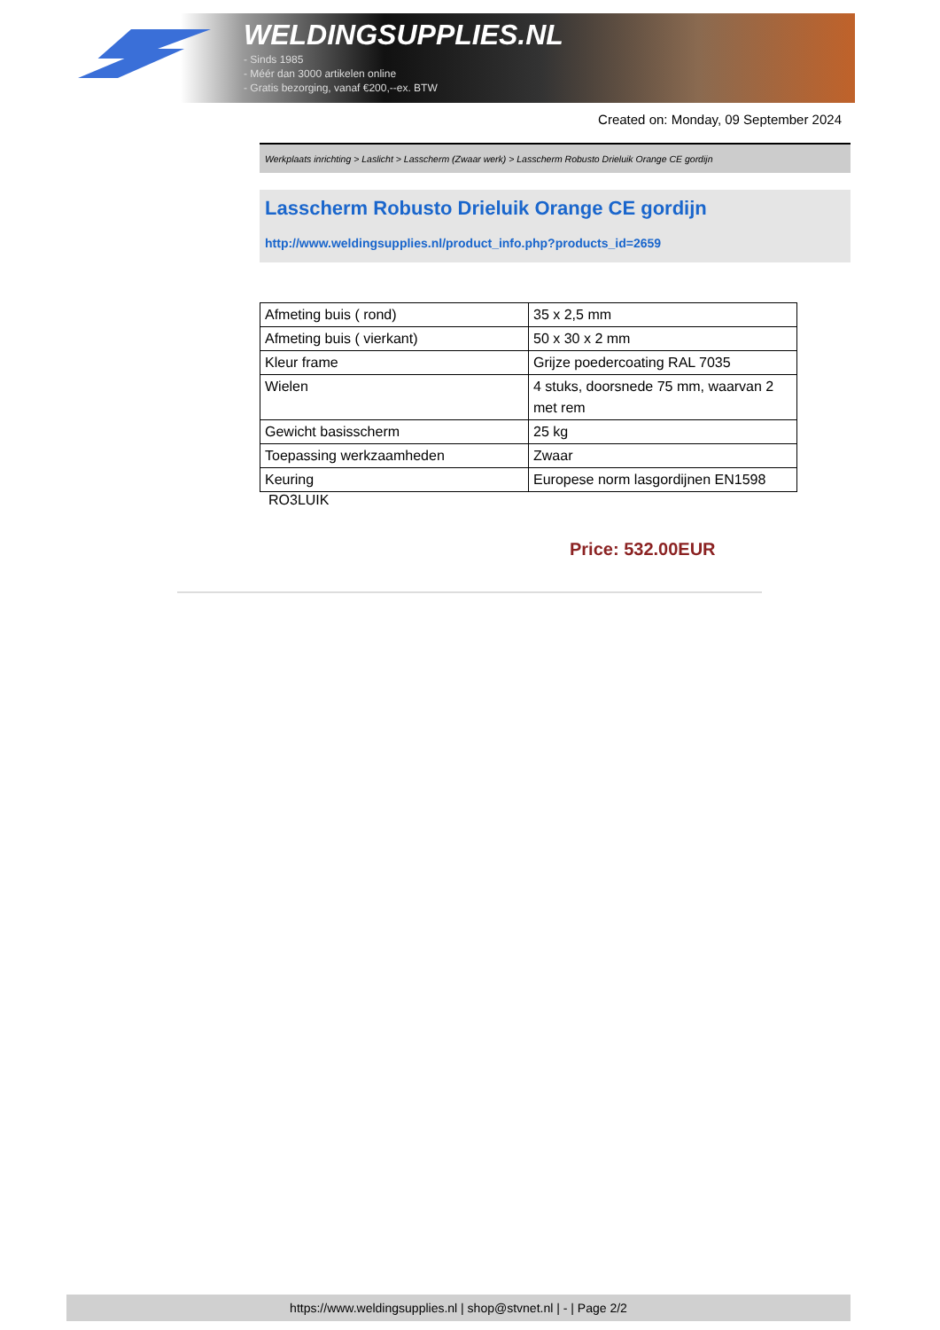WELDINGSUPPLIES.NL
- Sinds 1985
- Méér dan 3000 artikelen online
- Gratis bezorging, vanaf €200,--ex. BTW
Created on: Monday, 09 September 2024
Werkplaats inrichting > Laslicht > Lasscherm (Zwaar werk) > Lasscherm Robusto Drieluik Orange CE gordijn
Lasscherm Robusto Drieluik Orange CE gordijn
http://www.weldingsupplies.nl/product_info.php?products_id=2659
| Afmeting buis ( rond) | 35 x 2,5 mm |
| Afmeting buis ( vierkant) | 50 x 30 x 2 mm |
| Kleur frame | Grijze poedercoating RAL 7035 |
| Wielen | 4 stuks, doorsnede 75 mm, waarvan 2 met rem |
| Gewicht basisscherm | 25 kg |
| Toepassing werkzaamheden | Zwaar |
| Keuring | Europese norm lasgordijnen EN1598 |
RO3LUIK
Price: 532.00EUR
https://www.weldingsupplies.nl | shop@stvnet.nl | - | Page 2/2